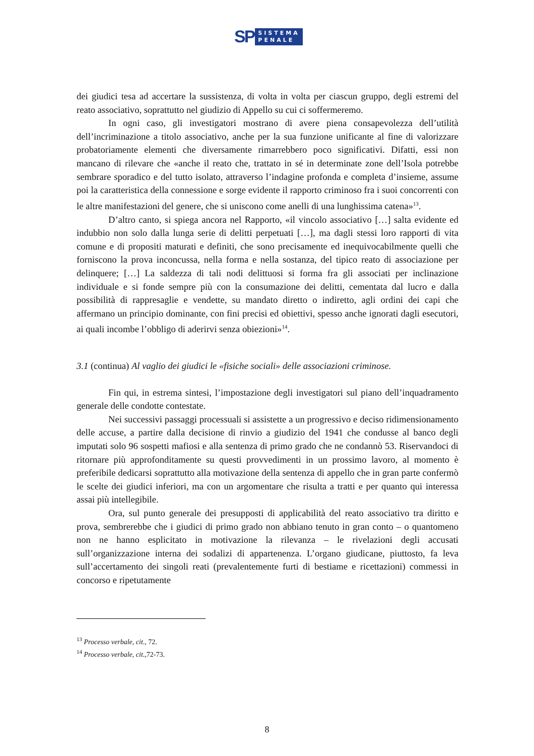SP
SISTEMA
PENALE
dei giudici tesa ad accertare la sussistenza, di volta in volta per ciascun gruppo, degli estremi del reato associativo, soprattutto nel giudizio di Appello su cui ci soffermeremo.
In ogni caso, gli investigatori mostrano di avere piena consapevolezza dell’utilità dell’incriminazione a titolo associativo, anche per la sua funzione unificante al fine di valorizzare probatoriamente elementi che diversamente rimarrebbero poco significativi. Difatti, essi non mancano di rilevare che «anche il reato che, trattato in sé in determinate zone dell’Isola potrebbe sembrare sporadico e del tutto isolato, attraverso l’indagine profonda e completa d’insieme, assume poi la caratteristica della connessione e sorge evidente il rapporto criminoso fra i suoi concorrenti con le altre manifestazioni del genere, che si uniscono come anelli di una lunghissima catena»<sup>13</sup>.
D’altro canto, si spiega ancora nel Rapporto, «il vincolo associativo […] salta evidente ed indubbio non solo dalla lunga serie di delitti perpetuati […], ma dagli stessi loro rapporti di vita comune e di propositi maturati e definiti, che sono precisamente ed inequivocabilmente quelli che forniscono la prova inconcussa, nella forma e nella sostanza, del tipico reato di associazione per delinquere; […] La saldezza di tali nodi delittuosi si forma fra gli associati per inclinazione individuale e si fonde sempre più con la consumazione dei delitti, cementata dal lucro e dalla possibilità di rappresaglie e vendette, su mandato diretto o indiretto, agli ordini dei capi che affermano un principio dominante, con fini precisi ed obiettivi, spesso anche ignorati dagli esecutori, ai quali incombe l’obbligo di aderirvi senza obiezioni»<sup>14</sup>.
3.1 (continua) Al vaglio dei giudici le «fisiche sociali» delle associazioni criminose.
Fin qui, in estrema sintesi, l’impostazione degli investigatori sul piano dell’inquadramento generale delle condotte contestate.
Nei successivi passaggi processuali si assistette a un progressivo e deciso ridimensionamento delle accuse, a partire dalla decisione di rinvio a giudizio del 1941 che condusse al banco degli imputati solo 96 sospetti mafiosi e alla sentenza di primo grado che ne condannò 53. Riservandoci di ritornare più approfonditamente su questi provvedimenti in un prossimo lavoro, al momento è preferibile dedicarsi soprattutto alla motivazione della sentenza di appello che in gran parte confermò le scelte dei giudici inferiori, ma con un argomentare che risulta a tratti e per quanto qui interessa assai più intellegibile.
Ora, sul punto generale dei presupposti di applicabilità del reato associativo tra diritto e prova, sembrerebbe che i giudici di primo grado non abbiano tenuto in gran conto – o quantomeno non ne hanno esplicitato in motivazione la rilevanza – le rivelazioni degli accusati sull’organizzazione interna dei sodalizi di appartenenza. L’organo giudicane, piuttosto, fa leva sull’accertamento dei singoli reati (prevalentemente furti di bestiame e ricettazioni) commessi in concorso e ripetutamente
<sup>13</sup> Processo verbale, cit., 72.
<sup>14</sup> Processo verbale, cit.,72-73.
8